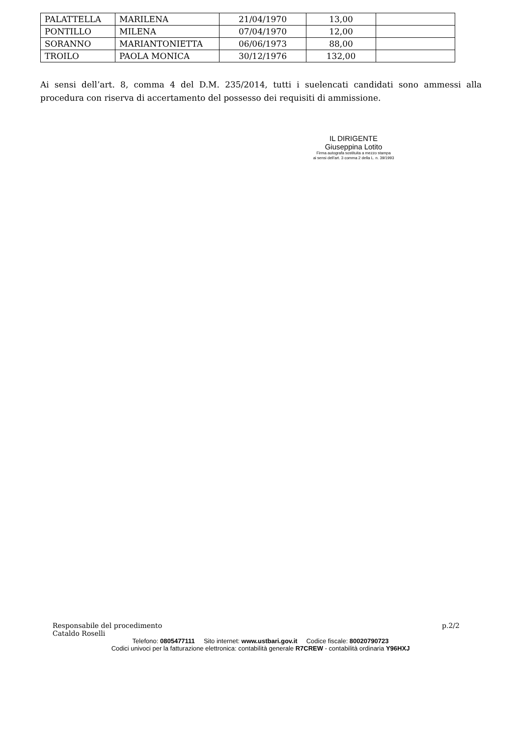| PALATTELLA | MARILENA | 21/04/1970 | 13,00 | |
| PONTILLO | MILENA | 07/04/1970 | 12,00 | |
| SORANNO | MARIANTONIETTA | 06/06/1973 | 88,00 | |
| TROILO | PAOLA MONICA | 30/12/1976 | 132,00 | |
Ai sensi dell’art. 8, comma 4 del D.M. 235/2014, tutti i suelencati candidati sono ammessi alla procedura con riserva di accertamento del possesso dei requisiti di ammissione.
IL DIRIGENTE
Giuseppina Lotito
Firma autografa sostituita a mezzo stampa
ai sensi dell'art. 3 comma 2 della L. n. 39/1993
Responsabile del procedimento
Cataldo Roselli p.2/2
Telefono: 0805477111 Sito internet: www.ustbari.gov.it Codice fiscale: 80020790723
Codici univoci per la fatturazione elettronica: contabilità generale R7CREW - contabilità ordinaria Y96HXJ